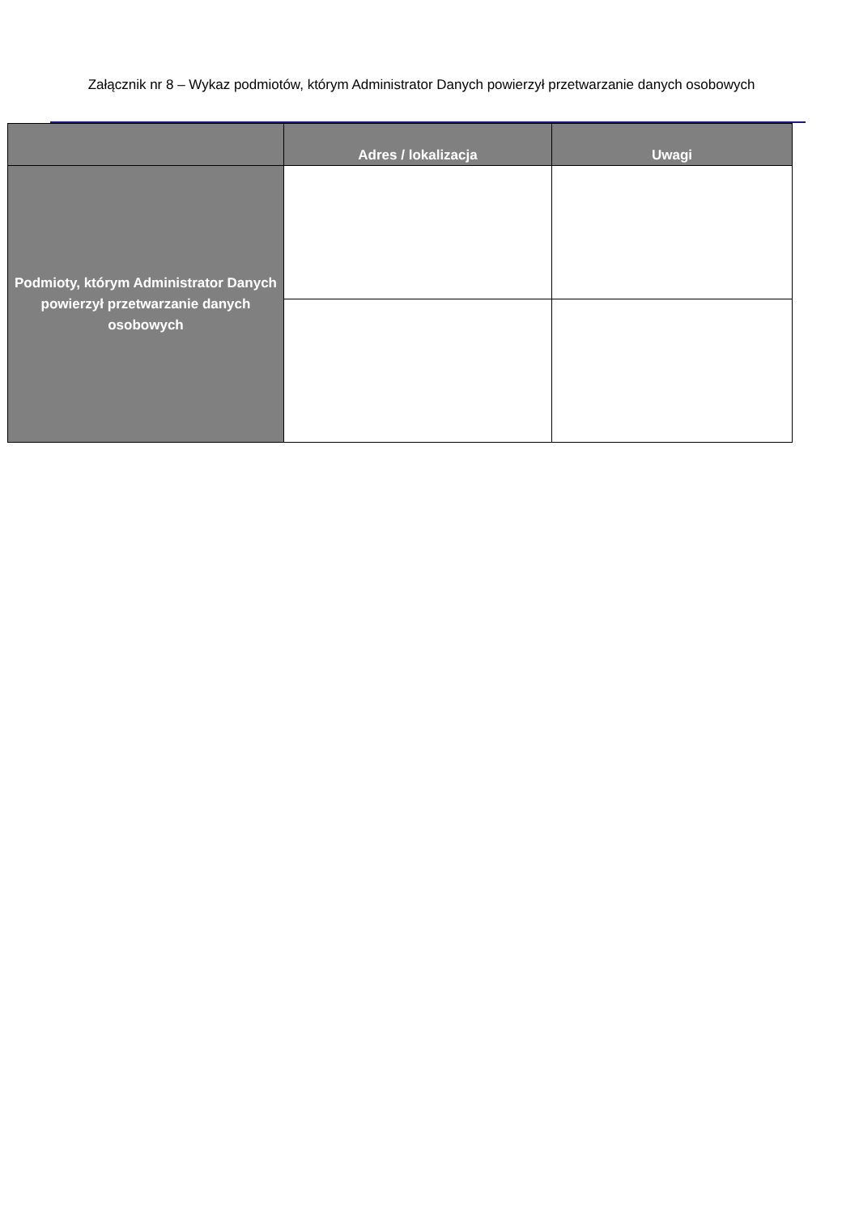Załącznik nr 8 – Wykaz podmiotów, którym Administrator Danych powierzył przetwarzanie danych osobowych
| | Adres / lokalizacja | Uwagi |
| --- | --- | --- |
| Podmioty, którym Administrator Danych powierzył przetwarzanie danych osobowych | | |